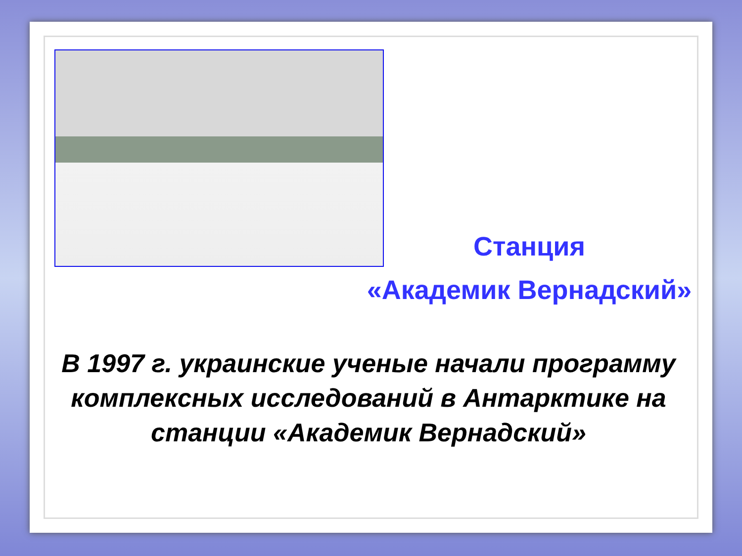Станция
«Академик Вернадский»
В 1997 г. украинские ученые начали программу комплексных исследований в Антарктике на станции «Академик Вернадский»